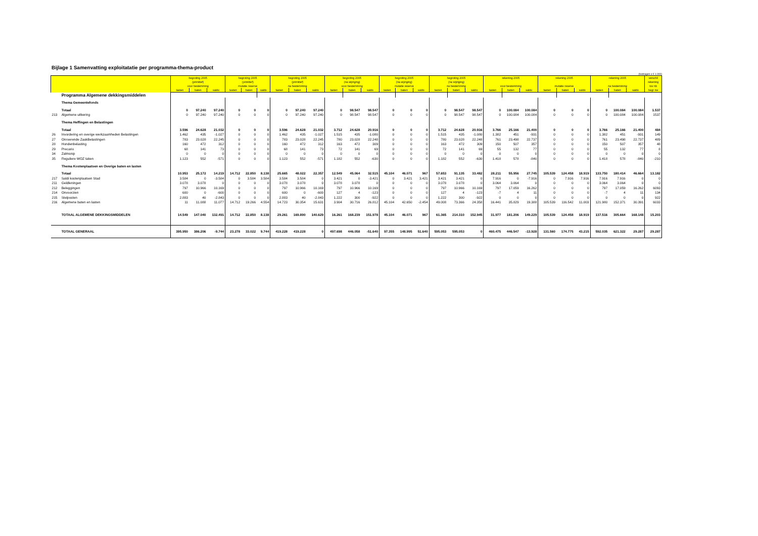Bijlage 1 Samenvatting exploitatatie per programma-thema-product
(bedragen x € 1.000)
| | | begroting 2005 | | | begroting 2005 | | | begroting 2005 | | | begroting 2005 | | | begroting 2005 | | | begroting 2005 | | | rekening 2005 | | | rekening 2005 | | | rekening 2005 | | | verschil |
| --- | --- | --- | --- | --- | --- | --- | --- | --- | --- | --- | --- | --- | --- | --- | --- | --- | --- | --- | --- | --- | --- | --- | --- | --- | --- | --- | --- | --- | --- |
| | | (primitief) | | | (primitief) | | | (primitief) | | | (na wijziging) | | | (na wijziging) | | | (na wijziging) | | | | | | | | | | | | rekening |
| | | voor bestemming | | | mutatie reserve | | | na bestemming | | | voor bestemming | | | mutatie reserve | | | na bestemming | | | voor bestemming | | | mutatie reserve | | | na bestemming | | | tov nb |
| | | lasten | baten | saldo | lasten | baten | saldo | lasten | baten | saldo | lasten | baten | saldo | lasten | baten | saldo | lasten | baten | saldo | lasten | baten | saldo | lasten | baten | saldo | lasten | baten | saldo | begr nw |
| | Programma Algemene dekkingsmiddelen | | | | | | | | | | | | | | | | | | | | | | | | | | | | |
| | Thema Gemeentefonds | | | | | | | | | | | | | | | | | | | | | | | | | | | | |
| | Totaal | 0 | 97.240 | 97.240 | 0 | 0 | 0 | 0 | 97.240 | 97.240 | 0 | 98.547 | 98.547 | 0 | 0 | 0 | 0 | 98.547 | 98.547 | 0 | 100.084 | 100.084 | 0 | 0 | 0 | 0 | 100.084 | 100.084 | 1.537 |
| 213 | Algemene uitkering | 0 | 97.240 | 97.240 | 0 | 0 | 0 | 0 | 97.240 | 97.240 | 0 | 98.547 | 98.547 | 0 | 0 | 0 | 0 | 98.547 | 98.547 | 0 | 100.084 | 100.084 | 0 | 0 | 0 | 0 | 100.084 | 100.084 | 1537 |
| | Thema Heffingen en Belastingen | | | | | | | | | | | | | | | | | | | | | | | | | | | | |
| | Totaal | 3.596 | 24.628 | 21.032 | 0 | 0 | 0 | 3.596 | 24.628 | 21.032 | 3.712 | 24.628 | 20.916 | 0 | 0 | 0 | 3.712 | 24.628 | 20.916 | 3.766 | 25.166 | 21.400 | 0 | 0 | 0 | 3.766 | 25.166 | 21.400 | 484 |
| 26 | Invordering en overige werkzaamheden Belastingen | 1.462 | 435 | -1.027 | 0 | 0 | 0 | 1.462 | 435 | -1.027 | 1.515 | 435 | -1.080 | 0 | 0 | 0 | 1.515 | 435 | -1.080 | 1.382 | 451 | -931 | 0 | 0 | 0 | 1.382 | 451 | -931 | 149 |
| 27 | Onroerende ZaakBelastingen | 783 | 23.028 | 22.245 | 0 | 0 | 0 | 783 | 23.028 | 22.245 | 780 | 23.028 | 22.248 | 0 | 0 | 0 | 780 | 23.028 | 22.248 | 761 | 23.498 | 22.737 | 0 | 0 | 0 | 761 | 23.498 | 22.737 | 489 |
| 28 | Hondenbelasting | 160 | 472 | 312 | 0 | 0 | 0 | 160 | 472 | 312 | 163 | 472 | 309 | 0 | 0 | 0 | 163 | 472 | 309 | 150 | 507 | 357 | 0 | 0 | 0 | 150 | 507 | 357 | 48 |
| 29 | Precario | 68 | 141 | 73 | 0 | 0 | 0 | 68 | 141 | 73 | 72 | 141 | 69 | 0 | 0 | 0 | 72 | 141 | 69 | 55 | 132 | 77 | 0 | 0 | 0 | 55 | 132 | 77 | 8 |
| 34 | Zalmsnip | 0 | 0 | 0 | 0 | 0 | 0 | 0 | 0 | 0 | 0 | 0 | 0 | 0 | 0 | 0 | 0 | 0 | 0 | 0 | 0 | 0 | 0 | 0 | 0 | 0 | 0 | 0 | 0 |
| 35 | Reguliere WOZ taken | 1.123 | 552 | -571 | 0 | 0 | 0 | 1.123 | 552 | -571 | 1.182 | 552 | -630 | 0 | 0 | 0 | 1.182 | 552 | -630 | 1.418 | 578 | -840 | 0 | 0 | 0 | 1.418 | 578 | -840 | -210 |
| | Thema Kostenplaatsen en Overige baten en lasten | | | | | | | | | | | | | | | | | | | | | | | | | | | | |
| | Totaal | 10.953 | 25.172 | 14.219 | 14.712 | 22.850 | 8.138 | 25.665 | 48.022 | 22.357 | 12.549 | 45.064 | 32.515 | 45.104 | 46.071 | 967 | 57.653 | 91.135 | 33.482 | 28.211 | 55.956 | 27.745 | 105.539 | 124.458 | 18.919 | 133.750 | 180.414 | 46.664 | 13.182 |
| 217 | Saldi kostenplaatsen Stad | 3.584 | 0 | -3.584 | 0 | 3.584 | 3.584 | 3.584 | 3.584 | 0 | 3.421 | 0 | -3.421 | 0 | 3.421 | 3.421 | 3.421 | 3.421 | 0 | 7.916 | 0 | -7.916 | 0 | 7.916 | 7.916 | 7.916 | 7.916 | 0 | 0 |
| 211 | Geldleningen | 3.078 | 3.078 | 0 | 0 | 0 | 0 | 3.078 | 3.078 | 0 | 3.078 | 3.078 | 0 | 0 | 0 | 0 | 3.078 | 3.078 | 0 | 3.064 | 3.064 | 0 | 0 | 0 | 0 | 3.064 | 3.064 | 0 | 0 |
| 212 | Beleggingen | 797 | 10.966 | 10.169 | 0 | 0 | 0 | 797 | 10.966 | 10.169 | 797 | 10.966 | 10.169 | 0 | 0 | 0 | 797 | 10.966 | 10.169 | 797 | 17.059 | 16.262 | 0 | 0 | 0 | 797 | 17.059 | 16.262 | 6093 |
| 214 | Onvoorzien | 600 | 0 | -600 | 0 | 0 | 0 | 600 | 0 | -600 | 127 | 4 | -123 | 0 | 0 | 0 | 127 | 4 | -123 | -7 | 4 | 11 | 0 | 0 | 0 | -7 | 4 | 11 | 134 |
| 215 | Stelposten | 2.883 | 40 | -2.843 | 0 | 0 | 0 | 2.883 | 40 | -2.843 | 1.222 | 300 | -922 | 0 | 0 | 0 | 1.222 | 300 | -922 | 0 | 0 | 0 | 0 | 0 | 0 | 0 | 0 | 0 | 922 |
| 216 | Algemene baten en lasten | 11 | 11.088 | 11.077 | 14.712 | 19.266 | 4.554 | 14.723 | 30.354 | 15.631 | 3.904 | 30.716 | 26.812 | 45.104 | 42.650 | -2.454 | 49.008 | 73.366 | 24.358 | 16.441 | 35.829 | 19.388 | 105.539 | 116.542 | 11.003 | 121.980 | 152.371 | 30.391 | 6033 |
| | TOTAAL ALGEMENE DEKKINGSMIDDELEN | 14.549 | 147.040 | 132.491 | 14.712 | 22.850 | 8.138 | 29.261 | 169.890 | 140.629 | 16.261 | 168.239 | 151.978 | 45.104 | 46.071 | 967 | 61.365 | 214.310 | 152.945 | 31.977 | 181.206 | 149.229 | 105.539 | 124.458 | 18.919 | 137.516 | 305.664 | 168.148 | 15.203 |
| | TOTAAL GENERAAL | 395.950 | 386.206 | -9.744 | 23.278 | 33.022 | 9.744 | 419.228 | 419.228 | 0 | 497.698 | 446.058 | -51.640 | 97.355 | 148.995 | 51.640 | 595.053 | 595.053 | 0 | 460.475 | 446.547 | -13.928 | 131.560 | 174.775 | 43.215 | 592.035 | 621.322 | 29.287 | 29.287 |